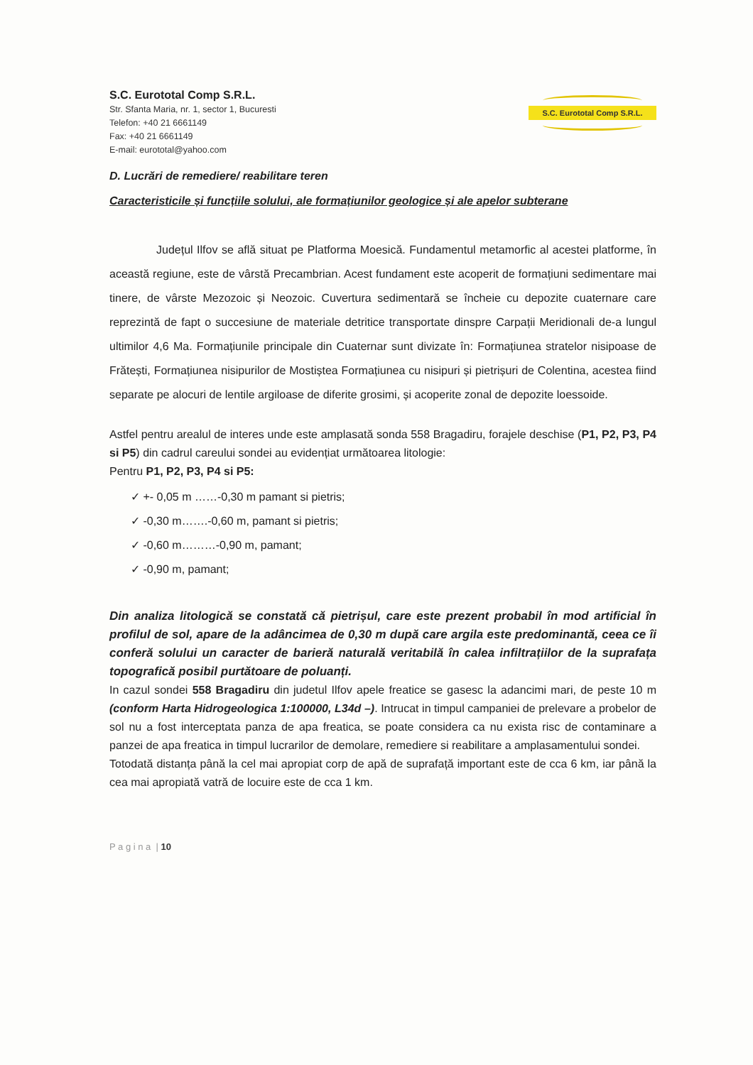S.C. Eurototal Comp S.R.L.
Str. Sfanta Maria, nr. 1, sector 1, Bucuresti
Telefon: +40 21 6661149
Fax: +40 21 6661149
E-mail: eurototal@yahoo.com
S.C. Eurototal Comp S.R.L.
D. Lucrări de remediere/ reabilitare teren
Caracteristicile și funcțiile solului, ale formațiunilor geologice și ale apelor subterane
Județul Ilfov se află situat pe Platforma Moesică. Fundamentul metamorfic al acestei platforme, în această regiune, este de vârstă Precambrian. Acest fundament este acoperit de formațiuni sedimentare mai tinere, de vârste Mezozoic și Neozoic. Cuvertura sedimentară se încheie cu depozite cuaternare care reprezintă de fapt o succesiune de materiale detritice transportate dinspre Carpații Meridionali de-a lungul ultimilor 4,6 Ma. Formațiunile principale din Cuaternar sunt divizate în: Formațiunea stratelor nisipoase de Frătești, Formațiunea nisipurilor de Mostiștea Formațiunea cu nisipuri și pietrișuri de Colentina, acestea fiind separate pe alocuri de lentile argiloase de diferite grosimi, și acoperite zonal de depozite loessoide.
Astfel pentru arealul de interes unde este amplasată sonda 558 Bragadiru, forajele deschise (P1, P2, P3, P4 si P5) din cadrul careului sondei au evidențiat următoarea litologie:
Pentru P1, P2, P3, P4 si P5:
✓ +- 0,05 m ……-0,30 m pamant si pietris;
✓ -0,30 m…….-0,60 m, pamant si pietris;
✓ -0,60 m………-0,90 m, pamant;
✓ -0,90 m, pamant;
Din analiza litologică se constată că pietrișul, care este prezent probabil în mod artificial în profilul de sol, apare de la adâncimea de 0,30 m după care argila este predominantă, ceea ce îi conferă solului un caracter de barieră naturală veritabilă în calea infiltrațiilor de la suprafața topografică posibil purtătoare de poluanți.
In cazul sondei 558 Bragadiru din judetul Ilfov apele freatice se gasesc la adancimi mari, de peste 10 m (conform Harta Hidrogeologica 1:100000, L34d –). Intrucat in timpul campaniei de prelevare a probelor de sol nu a fost interceptata panza de apa freatica, se poate considera ca nu exista risc de contaminare a panzei de apa freatica in timpul lucrarilor de demolare, remediere si reabilitare a amplasamentului sondei.
Totodată distanța până la cel mai apropiat corp de apă de suprafață important este de cca 6 km, iar până la cea mai apropiată vatră de locuire este de cca 1 km.
P a g i n a | 10